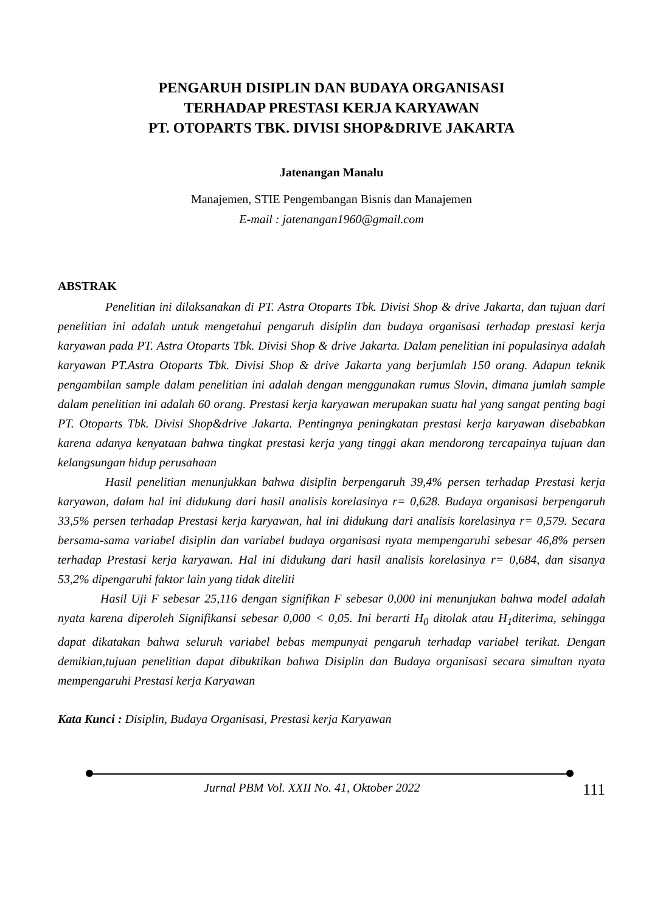PENGARUH DISIPLIN DAN BUDAYA ORGANISASI
TERHADAP PRESTASI KERJA KARYAWAN
PT. OTOPARTS TBK. DIVISI SHOP&DRIVE JAKARTA
Jatenangan Manalu
Manajemen, STIE Pengembangan Bisnis dan Manajemen
E-mail : jatenangan1960@gmail.com
ABSTRAK
Penelitian ini dilaksanakan di PT. Astra Otoparts Tbk. Divisi Shop & drive Jakarta, dan tujuan dari penelitian ini adalah untuk mengetahui pengaruh disiplin dan budaya organisasi terhadap prestasi kerja karyawan pada PT. Astra Otoparts Tbk. Divisi Shop & drive Jakarta. Dalam penelitian ini populasinya adalah karyawan PT.Astra Otoparts Tbk. Divisi Shop & drive Jakarta yang berjumlah 150 orang. Adapun teknik pengambilan sample dalam penelitian ini adalah dengan menggunakan rumus Slovin, dimana jumlah sample dalam penelitian ini adalah 60 orang. Prestasi kerja karyawan merupakan suatu hal yang sangat penting bagi PT. Otoparts Tbk. Divisi Shop&drive Jakarta. Pentingnya peningkatan prestasi kerja karyawan disebabkan karena adanya kenyataan bahwa tingkat prestasi kerja yang tinggi akan mendorong tercapainya tujuan dan kelangsungan hidup perusahaan
Hasil penelitian menunjukkan bahwa disiplin berpengaruh 39,4% persen terhadap Prestasi kerja karyawan, dalam hal ini didukung dari hasil analisis korelasinya r= 0,628. Budaya organisasi berpengaruh 33,5% persen terhadap Prestasi kerja karyawan, hal ini didukung dari analisis korelasinya r= 0,579. Secara bersama-sama variabel disiplin dan variabel budaya organisasi nyata mempengaruhi sebesar 46,8% persen terhadap Prestasi kerja karyawan. Hal ini didukung dari hasil analisis korelasinya r= 0,684, dan sisanya 53,2% dipengaruhi faktor lain yang tidak diteliti
Hasil Uji F sebesar 25,116 dengan signifikan F sebesar 0,000 ini menunjukan bahwa model adalah nyata karena diperoleh Signifikansi sebesar 0,000 < 0,05. Ini berarti H<sub>0</sub> ditolak atau H<sub>1</sub>diterima, sehingga dapat dikatakan bahwa seluruh variabel bebas mempunyai pengaruh terhadap variabel terikat. Dengan demikian,tujuan penelitian dapat dibuktikan bahwa Disiplin dan Budaya organisasi secara simultan nyata mempengaruhi Prestasi kerja Karyawan
Kata Kunci : Disiplin, Budaya Organisasi, Prestasi kerja Karyawan
Jurnal PBM Vol. XXII No. 41, Oktober 2022 111